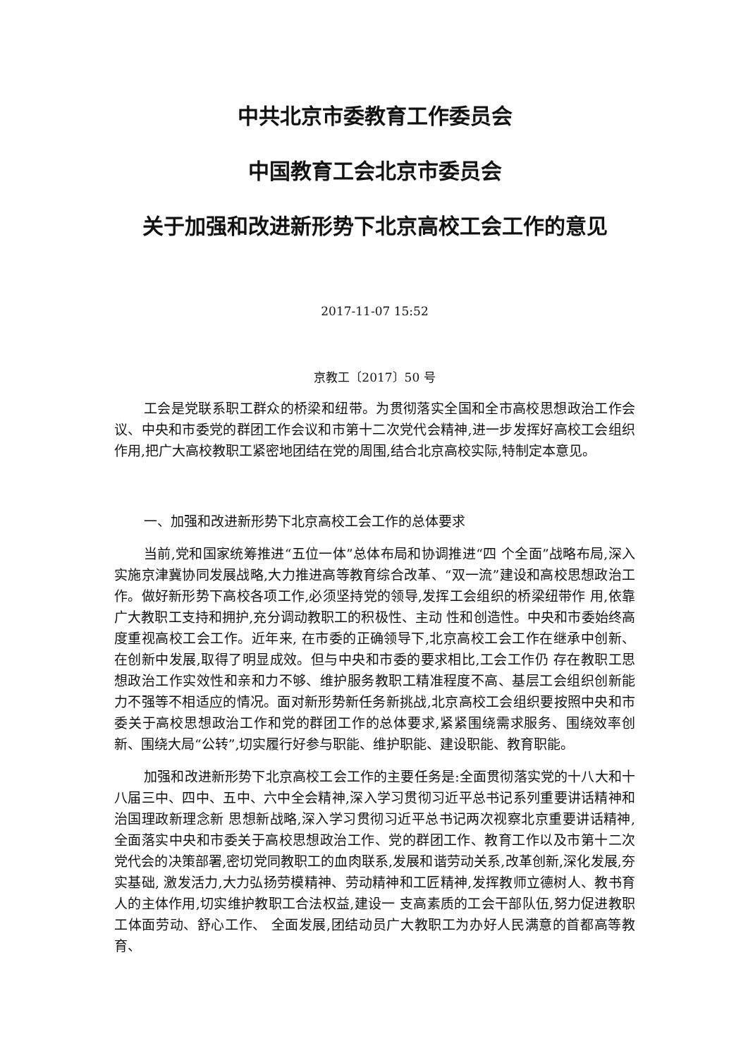中共北京市委教育工作委员会
中国教育工会北京市委员会
关于加强和改进新形势下北京高校工会工作的意见
2017-11-07 15:52
京教工〔2017〕50 号
工会是党联系职工群众的桥梁和纽带。为贯彻落实全国和全市高校思想政治工作会议、中央和市委党的群团工作会议和市第十二次党代会精神,进一步发挥好高校工会组织作用,把广大高校教职工紧密地团结在党的周围,结合北京高校实际,特制定本意见。
一、加强和改进新形势下北京高校工会工作的总体要求
当前,党和国家统筹推进“五位一体”总体布局和协调推进“四 个全面”战略布局,深入实施京津冀协同发展战略,大力推进高等教育综合改革、“双一流”建设和高校思想政治工作。做好新形势下高校各项工作,必须坚持党的领导,发挥工会组织的桥梁纽带作 用,依靠广大教职工支持和拥护,充分调动教职工的积极性、主动 性和创造性。中央和市委始终高度重视高校工会工作。近年来, 在市委的正确领导下,北京高校工会工作在继承中创新、在创新中发展,取得了明显成效。但与中央和市委的要求相比,工会工作仍 存在教职工思想政治工作实效性和亲和力不够、维护服务教职工精准程度不高、基层工会组织创新能力不强等不相适应的情况。面对新形势新任务新挑战,北京高校工会组织要按照中央和市委关于高校思想政治工作和党的群团工作的总体要求,紧紧围绕需求服务、围绕效率创新、围绕大局“公转”,切实履行好参与职能、维护职能、建设职能、教育职能。
加强和改进新形势下北京高校工会工作的主要任务是:全面贯彻落实党的十八大和十八届三中、四中、五中、六中全会精神,深入学习贯彻习近平总书记系列重要讲话精神和治国理政新理念新 思想新战略,深入学习贯彻习近平总书记两次视察北京重要讲话精神,全面落实中央和市委关于高校思想政治工作、党的群团工作、教育工作以及市第十二次党代会的决策部署,密切党同教职工的血肉联系,发展和谐劳动关系,改革创新,深化发展,夯实基础, 激发活力,大力弘扬劳模精神、劳动精神和工匠精神,发挥教师立德树人、教书育人的主体作用,切实维护教职工合法权益,建设一 支高素质的工会干部队伍,努力促进教职工体面劳动、舒心工作、 全面发展,团结动员广大教职工为办好人民满意的首都高等教育、